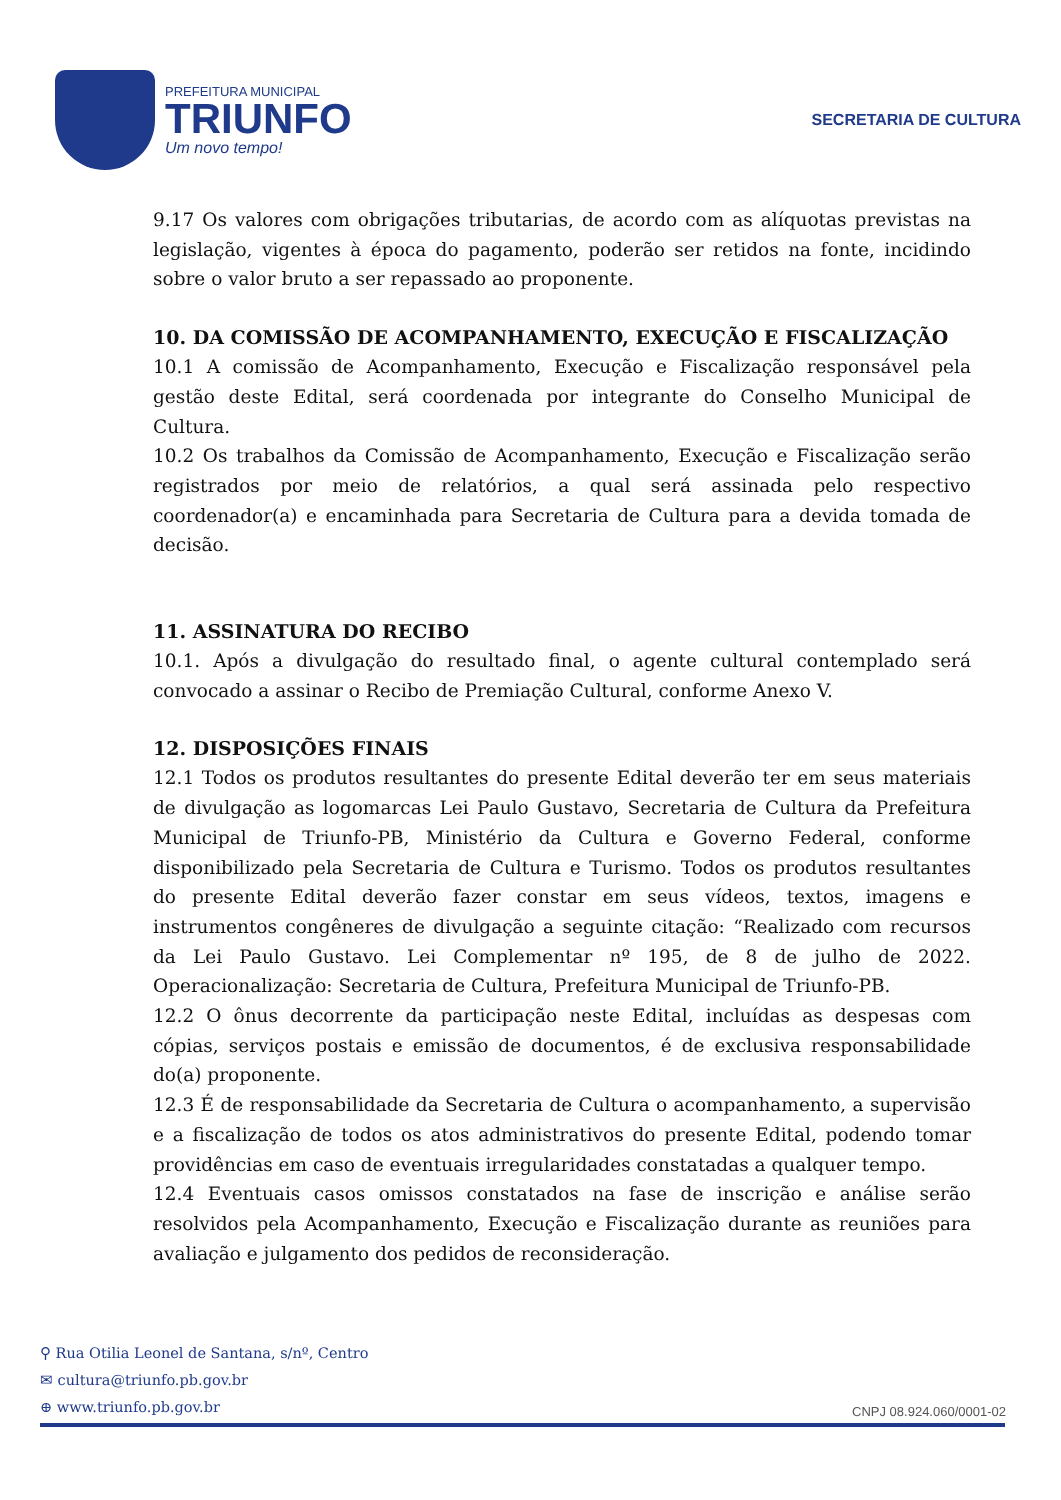PREFEITURA MUNICIPAL
TRIUNFO
Um novo tempo!
SECRETARIA DE CULTURA
9.17 Os valores com obrigações tributarias, de acordo com as alíquotas previstas na legislação, vigentes à época do pagamento, poderão ser retidos na fonte, incidindo sobre o valor bruto a ser repassado ao proponente.
10. DA COMISSÃO DE ACOMPANHAMENTO, EXECUÇÃO E FISCALIZAÇÃO
10.1 A comissão de Acompanhamento, Execução e Fiscalização responsável pela gestão deste Edital, será coordenada por integrante do Conselho Municipal de Cultura.
10.2 Os trabalhos da Comissão de Acompanhamento, Execução e Fiscalização serão registrados por meio de relatórios, a qual será assinada pelo respectivo coordenador(a) e encaminhada para Secretaria de Cultura para a devida tomada de decisão.
11. ASSINATURA DO RECIBO
10.1. Após a divulgação do resultado final, o agente cultural contemplado será convocado a assinar o Recibo de Premiação Cultural, conforme Anexo V.
12. DISPOSIÇÕES FINAIS
12.1 Todos os produtos resultantes do presente Edital deverão ter em seus materiais de divulgação as logomarcas Lei Paulo Gustavo, Secretaria de Cultura da Prefeitura Municipal de Triunfo-PB, Ministério da Cultura e Governo Federal, conforme disponibilizado pela Secretaria de Cultura e Turismo. Todos os produtos resultantes do presente Edital deverão fazer constar em seus vídeos, textos, imagens e instrumentos congêneres de divulgação a seguinte citação: “Realizado com recursos da Lei Paulo Gustavo. Lei Complementar nº 195, de 8 de julho de 2022. Operacionalização: Secretaria de Cultura, Prefeitura Municipal de Triunfo-PB.
12.2 O ônus decorrente da participação neste Edital, incluídas as despesas com cópias, serviços postais e emissão de documentos, é de exclusiva responsabilidade do(a) proponente.
12.3 É de responsabilidade da Secretaria de Cultura o acompanhamento, a supervisão e a fiscalização de todos os atos administrativos do presente Edital, podendo tomar providências em caso de eventuais irregularidades constatadas a qualquer tempo.
12.4 Eventuais casos omissos constatados na fase de inscrição e análise serão resolvidos pela Acompanhamento, Execução e Fiscalização durante as reuniões para avaliação e julgamento dos pedidos de reconsideração.
⚲ Rua Otilia Leonel de Santana, s/nº, Centro
✉ cultura@triunfo.pb.gov.br
⊕ www.triunfo.pb.gov.br
CNPJ 08.924.060/0001-02